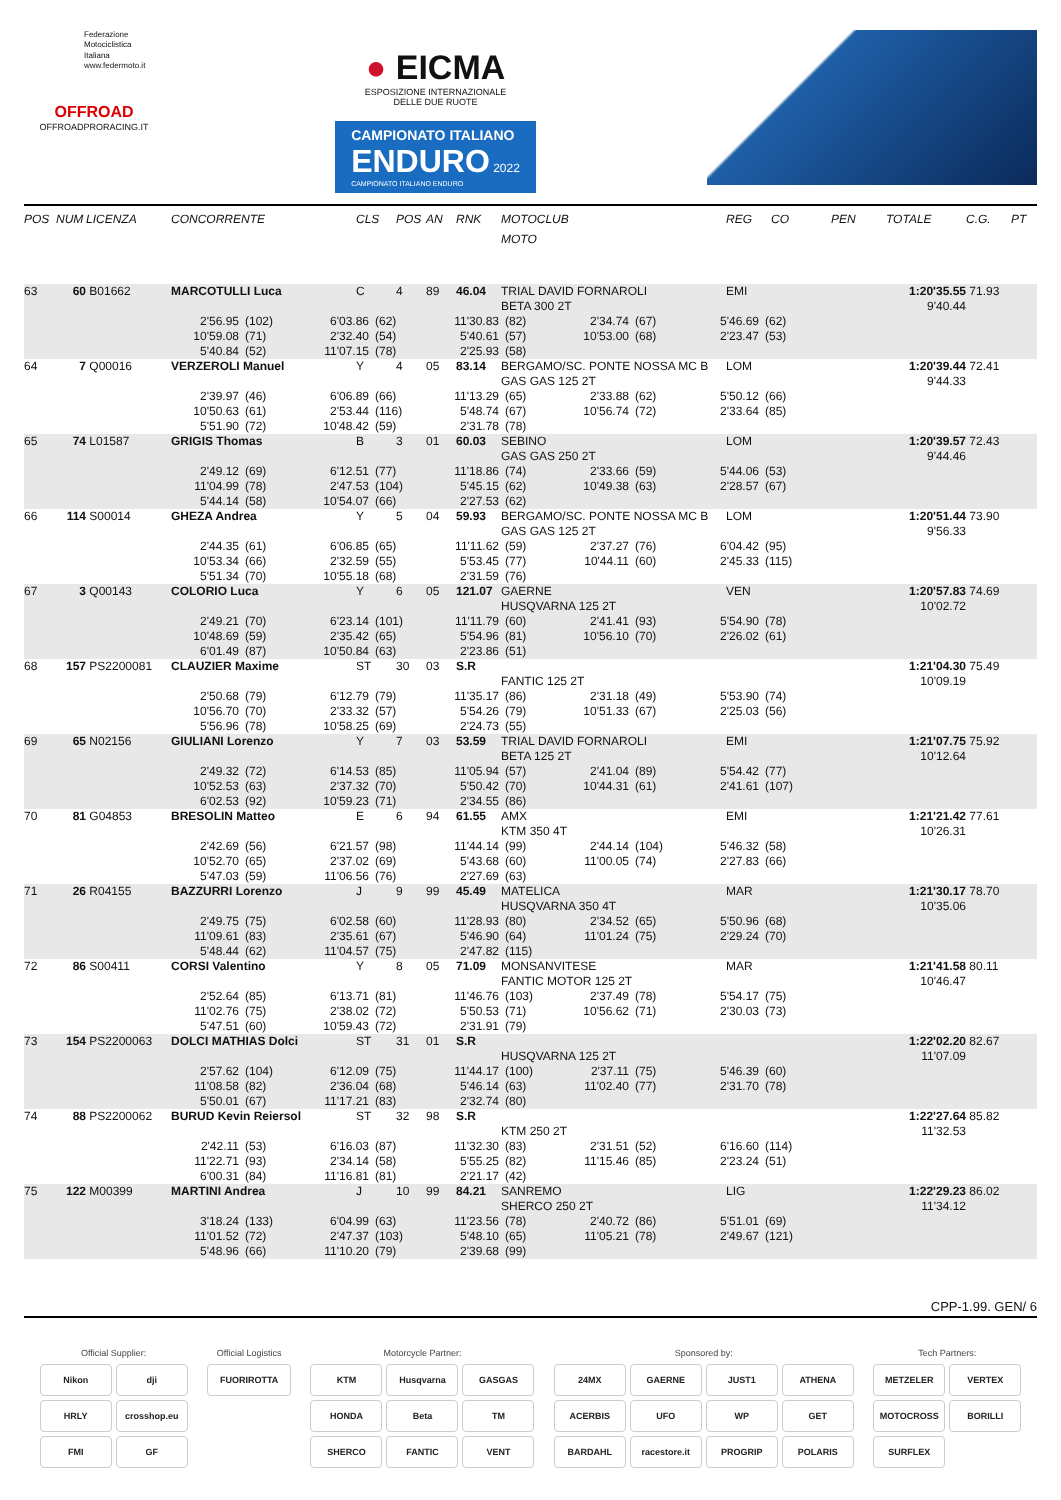Federazione
Motociclistica
Italiana
www.federmoto.it
OFFROAD
OFFROADPRORACING.IT
● EICMA
ESPOSIZIONE INTERNAZIONALE
DELLE DUE RUOTE
CAMPIONATO ITALIANO ENDURO 2022
CAMPIONATO ITALIANO ENDURO
| POS | NUM | LICENZA | CONCORRENTE | CLS | POS | AN | RNK | MOTOCLUB | REG | CO | PEN | TOTALE | C.G. | PT |
| --- | --- | --- | --- | --- | --- | --- | --- | --- | --- | --- | --- | --- | --- | --- |
| | | | | | | | | MOTO | | | | | | |
| 63 | 60 | B01662 | MARCOTULLI Luca | C | 4 | 89 | 46.04 | TRIAL DAVID FORNAROLI | EMI | | | 1:20'35.55 | 71.93 | |
| | | | | | | | | BETA 300 2T | | | | 9'40.44 | | |
| | | | 2'56.95 (102) 6'03.86 (62) 11'30.83 (82) 2'34.74 (67) 5'46.69 (62) | | | | | | | | | | | |
| | | | 10'59.08 (71) 2'32.40 (54) 5'40.61 (57) 10'53.00 (68) 2'23.47 (53) | | | | | | | | | | | |
| | | | 5'40.84 (52) 11'07.15 (78) 2'25.93 (58) | | | | | | | | | | | |
| 64 | 7 | Q00016 | VERZEROLI Manuel | Y | 4 | 05 | 83.14 | BERGAMO/SC. PONTE NOSSA MC B | LOM | | | 1:20'39.44 | 72.41 | |
| | | | | | | | | GAS GAS 125 2T | | | | 9'44.33 | | |
| | | | 2'39.97 (46) 6'06.89 (66) 11'13.29 (65) 2'33.88 (62) 5'50.12 (66) | | | | | | | | | | | |
| | | | 10'50.63 (61) 2'53.44 (116) 5'48.74 (67) 10'56.74 (72) 2'33.64 (85) | | | | | | | | | | | |
| | | | 5'51.90 (72) 10'48.42 (59) 2'31.78 (78) | | | | | | | | | | | |
| 65 | 74 | L01587 | GRIGIS Thomas | B | 3 | 01 | 60.03 | SEBINO | LOM | | | 1:20'39.57 | 72.43 | |
| | | | | | | | | GAS GAS 250 2T | | | | 9'44.46 | | |
| | | | 2'49.12 (69) 6'12.51 (77) 11'18.86 (74) 2'33.66 (59) 5'44.06 (53) | | | | | | | | | | | |
| | | | 11'04.99 (78) 2'47.53 (104) 5'45.15 (62) 10'49.38 (63) 2'28.57 (67) | | | | | | | | | | | |
| | | | 5'44.14 (58) 10'54.07 (66) 2'27.53 (62) | | | | | | | | | | | |
| 66 | 114 | S00014 | GHEZA Andrea | Y | 5 | 04 | 59.93 | BERGAMO/SC. PONTE NOSSA MC B | LOM | | | 1:20'51.44 | 73.90 | |
| | | | | | | | | GAS GAS 125 2T | | | | 9'56.33 | | |
| | | | 2'44.35 (61) 6'06.85 (65) 11'11.62 (59) 2'37.27 (76) 6'04.42 (95) | | | | | | | | | | | |
| | | | 10'53.34 (66) 2'32.59 (55) 5'53.45 (77) 10'44.11 (60) 2'45.33 (115) | | | | | | | | | | | |
| | | | 5'51.34 (70) 10'55.18 (68) 2'31.59 (76) | | | | | | | | | | | |
| 67 | 3 | Q00143 | COLORIO Luca | Y | 6 | 05 | 121.07 | GAERNE | VEN | | | 1:20'57.83 | 74.69 | |
| | | | | | | | | HUSQVARNA 125 2T | | | | 10'02.72 | | |
| | | | 2'49.21 (70) 6'23.14 (101) 11'11.79 (60) 2'41.41 (93) 5'54.90 (78) | | | | | | | | | | | |
| | | | 10'48.69 (59) 2'35.42 (65) 5'54.96 (81) 10'56.10 (70) 2'26.02 (61) | | | | | | | | | | | |
| | | | 6'01.49 (87) 10'50.84 (63) 2'23.86 (51) | | | | | | | | | | | |
| 68 | 157 | PS2200081 | CLAUZIER Maxime | ST | 30 | 03 | S.R | | | | | 1:21'04.30 | 75.49 | |
| | | | | | | | | FANTIC 125 2T | | | | 10'09.19 | | |
| | | | 2'50.68 (79) 6'12.79 (79) 11'35.17 (86) 2'31.18 (49) 5'53.90 (74) | | | | | | | | | | | |
| | | | 10'56.70 (70) 2'33.32 (57) 5'54.26 (79) 10'51.33 (67) 2'25.03 (56) | | | | | | | | | | | |
| | | | 5'56.96 (78) 10'58.25 (69) 2'24.73 (55) | | | | | | | | | | | |
| 69 | 65 | N02156 | GIULIANI Lorenzo | Y | 7 | 03 | 53.59 | TRIAL DAVID FORNAROLI | EMI | | | 1:21'07.75 | 75.92 | |
| | | | | | | | | BETA 125 2T | | | | 10'12.64 | | |
| | | | 2'49.32 (72) 6'14.53 (85) 11'05.94 (57) 2'41.04 (89) 5'54.42 (77) | | | | | | | | | | | |
| | | | 10'52.53 (63) 2'37.32 (70) 5'50.42 (70) 10'44.31 (61) 2'41.61 (107) | | | | | | | | | | | |
| | | | 6'02.53 (92) 10'59.23 (71) 2'34.55 (86) | | | | | | | | | | | |
| 70 | 81 | G04853 | BRESOLIN Matteo | E | 6 | 94 | 61.55 | AMX | EMI | | | 1:21'21.42 | 77.61 | |
| | | | | | | | | KTM 350 4T | | | | 10'26.31 | | |
| | | | 2'42.69 (56) 6'21.57 (98) 11'44.14 (99) 2'44.14 (104) 5'46.32 (58) | | | | | | | | | | | |
| | | | 10'52.70 (65) 2'37.02 (69) 5'43.68 (60) 11'00.05 (74) 2'27.83 (66) | | | | | | | | | | | |
| | | | 5'47.03 (59) 11'06.56 (76) 2'27.69 (63) | | | | | | | | | | | |
| 71 | 26 | R04155 | BAZZURRI Lorenzo | J | 9 | 99 | 45.49 | MATELICA | MAR | | | 1:21'30.17 | 78.70 | |
| | | | | | | | | HUSQVARNA 350 4T | | | | 10'35.06 | | |
| | | | 2'49.75 (75) 6'02.58 (60) 11'28.93 (80) 2'34.52 (65) 5'50.96 (68) | | | | | | | | | | | |
| | | | 11'09.61 (83) 2'35.61 (67) 5'46.90 (64) 11'01.24 (75) 2'29.24 (70) | | | | | | | | | | | |
| | | | 5'48.44 (62) 11'04.57 (75) 2'47.82 (115) | | | | | | | | | | | |
| 72 | 86 | S00411 | CORSI Valentino | Y | 8 | 05 | 71.09 | MONSANVITESE | MAR | | | 1:21'41.58 | 80.11 | |
| | | | | | | | | FANTIC MOTOR 125 2T | | | | 10'46.47 | | |
| | | | 2'52.64 (85) 6'13.71 (81) 11'46.76 (103) 2'37.49 (78) 5'54.17 (75) | | | | | | | | | | | |
| | | | 11'02.76 (75) 2'38.02 (72) 5'50.53 (71) 10'56.62 (71) 2'30.03 (73) | | | | | | | | | | | |
| | | | 5'47.51 (60) 10'59.43 (72) 2'31.91 (79) | | | | | | | | | | | |
| 73 | 154 | PS2200063 | DOLCI MATHIAS Dolci | ST | 31 | 01 | S.R | | | | | 1:22'02.20 | 82.67 | |
| | | | | | | | | HUSQVARNA 125 2T | | | | 11'07.09 | | |
| | | | 2'57.62 (104) 6'12.09 (75) 11'44.17 (100) 2'37.11 (75) 5'46.39 (60) | | | | | | | | | | | |
| | | | 11'08.58 (82) 2'36.04 (68) 5'46.14 (63) 11'02.40 (77) 2'31.70 (78) | | | | | | | | | | | |
| | | | 5'50.01 (67) 11'17.21 (83) 2'32.74 (80) | | | | | | | | | | | |
| 74 | 88 | PS2200062 | BURUD Kevin Reiersol | ST | 32 | 98 | S.R | | | | | 1:22'27.64 | 85.82 | |
| | | | | | | | | KTM 250 2T | | | | 11'32.53 | | |
| | | | 2'42.11 (53) 6'16.03 (87) 11'32.30 (83) 2'31.51 (52) 6'16.60 (114) | | | | | | | | | | | |
| | | | 11'22.71 (93) 2'34.14 (58) 5'55.25 (82) 11'15.46 (85) 2'23.24 (51) | | | | | | | | | | | |
| | | | 6'00.31 (84) 11'16.81 (81) 2'21.17 (42) | | | | | | | | | | | |
| 75 | 122 | M00399 | MARTINI Andrea | J | 10 | 99 | 84.21 | SANREMO | LIG | | | 1:22'29.23 | 86.02 | |
| | | | | | | | | SHERCO 250 2T | | | | 11'34.12 | | |
| | | | 3'18.24 (133) 6'04.99 (63) 11'23.56 (78) 2'40.72 (86) 5'51.01 (69) | | | | | | | | | | | |
| | | | 11'01.52 (72) 2'47.37 (103) 5'48.10 (65) 11'05.21 (78) 2'49.67 (121) | | | | | | | | | | | |
| | | | 5'48.96 (66) 11'10.20 (79) 2'39.68 (99) | | | | | | | | | | | |
CPP-1.99. GEN/ 6
Official Supplier:
Nikon
dji
HRLY
crosshop.eu
FMI
GF
Official Logistics
FUORIROTTA
Motorcycle Partner:
KTM
Husqvarna
GASGAS
HONDA
Beta
TM
SHERCO
FANTIC
VENT
Sponsored by:
24MX
GAERNE
JUST1
ATHENA
ACERBIS
UFO
WP
GET
BARDAHL
racestore.it
PROGRIP
POLARIS
Tech Partners:
METZELER
VERTEX
MOTOCROSS
BORILLI
SURFLEX